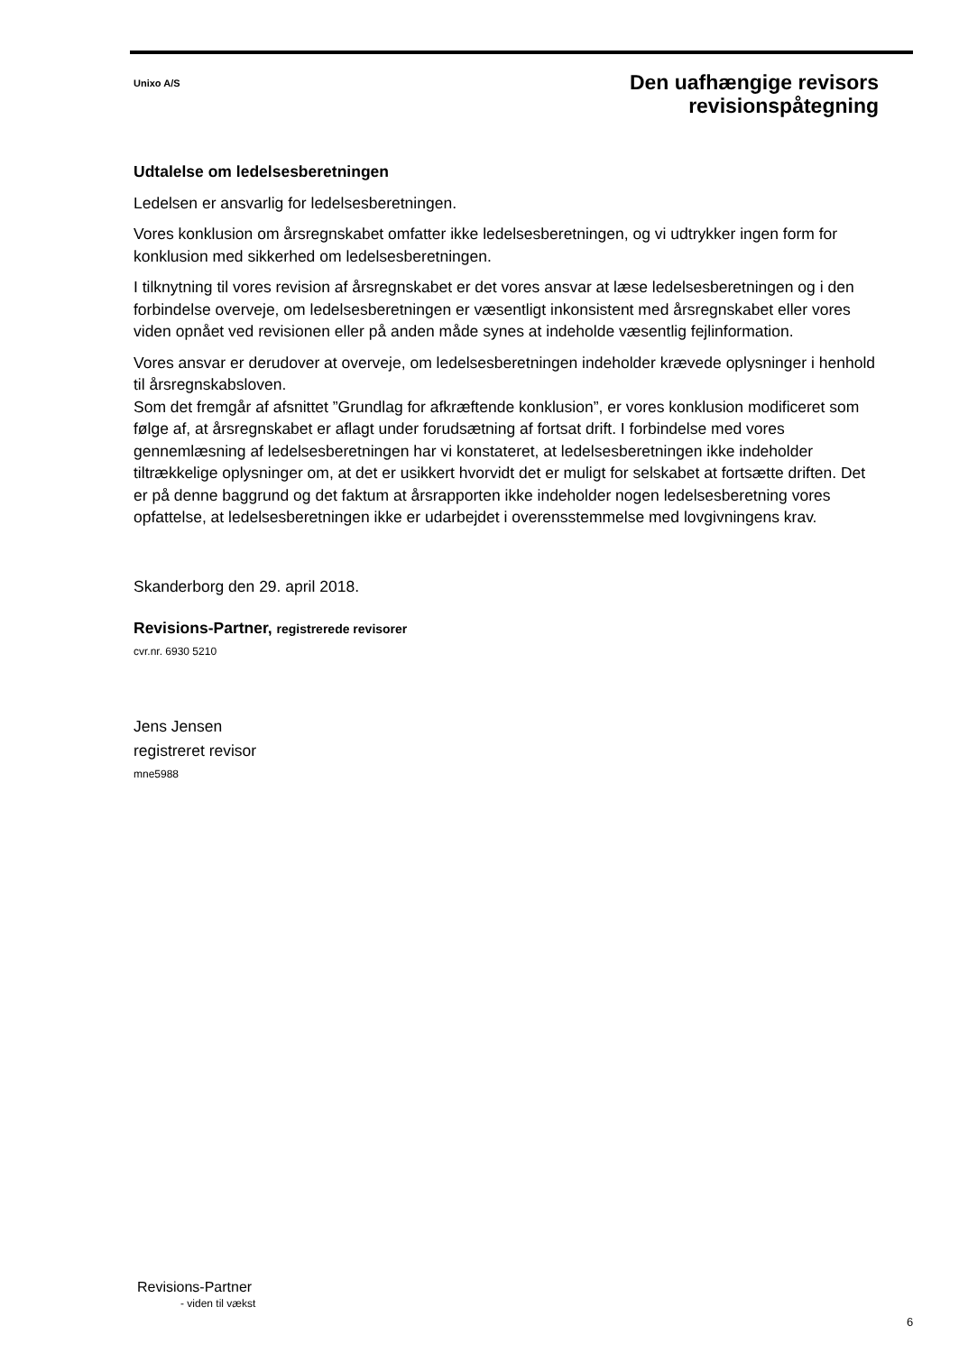Unixo A/S
Den uafhængige revisors
revisionspåtegning
Udtalelse om ledelsesberetningen
Ledelsen er ansvarlig for ledelsesberetningen.
Vores konklusion om årsregnskabet omfatter ikke ledelsesberetningen, og vi udtrykker ingen form for konklusion med sikkerhed om ledelsesberetningen.
I tilknytning til vores revision af årsregnskabet er det vores ansvar at læse ledelsesberetningen og i den forbindelse overveje, om ledelsesberetningen er væsentligt inkonsistent med årsregnskabet eller vores viden opnået ved revisionen eller på anden måde synes at indeholde væsentlig fejlinformation.
Vores ansvar er derudover at overveje, om ledelsesberetningen indeholder krævede oplysninger i henhold til årsregnskabsloven.
Som det fremgår af afsnittet ”Grundlag for afkræftende konklusion”, er vores konklusion modificeret som følge af, at årsregnskabet er aflagt under forudsætning af fortsat drift. I forbindelse med vores gennemlæsning af ledelsesberetningen har vi konstateret, at ledelsesberetningen ikke indeholder tiltrækkelige oplysninger om, at det er usikkert hvorvidt det er muligt for selskabet at fortsætte driften. Det er på denne baggrund og det faktum at årsrapporten ikke indeholder nogen ledelsesberetning vores opfattelse, at ledelsesberetningen ikke er udarbejdet i overensstemmelse med lovgivningens krav.
Skanderborg den 29. april 2018.
Revisions-Partner, registrerede revisorer
cvr.nr. 6930 5210
Jens Jensen
registreret revisor
mne5988
Revisions-Partner
- viden til vækst
6